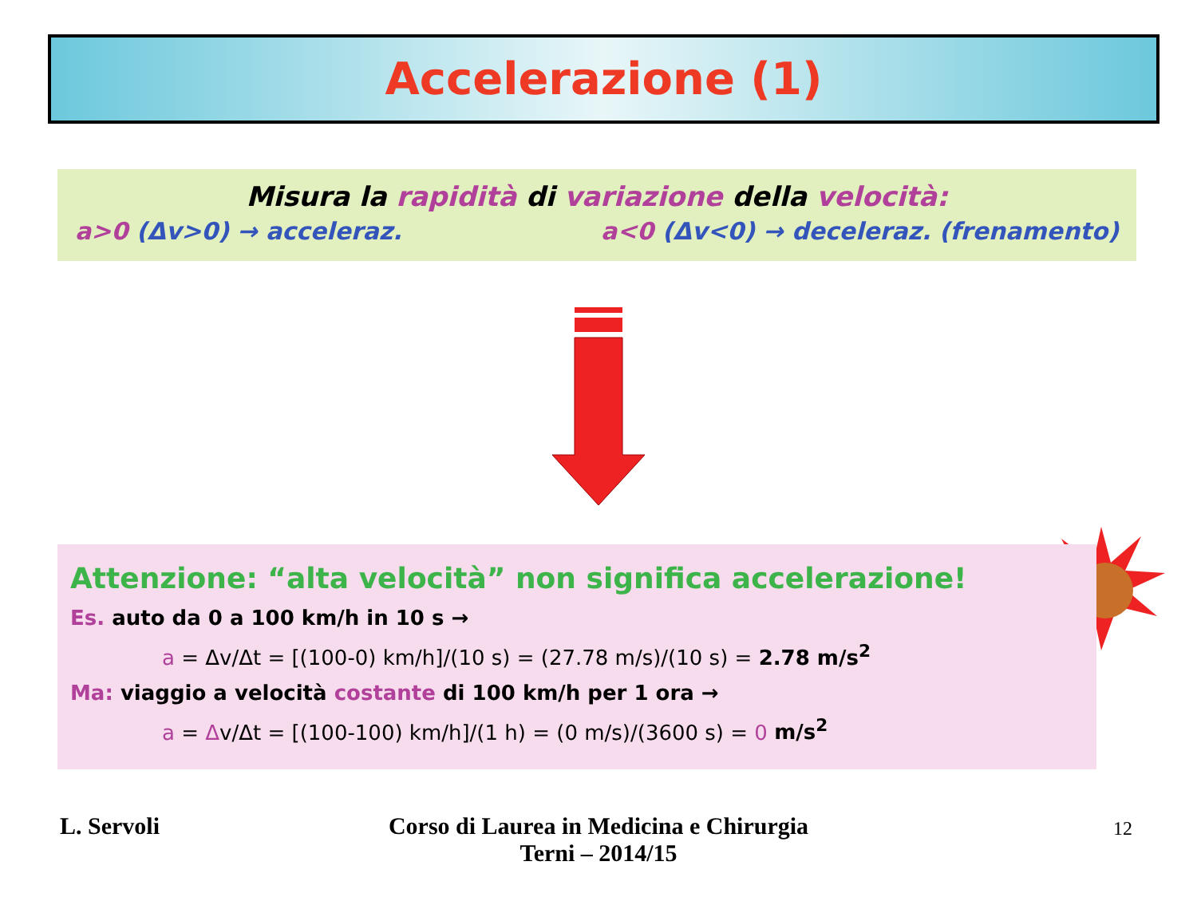Accelerazione (1)
Misura la rapidità di variazione della velocità:
a>0 (Δv>0) → acceleraz. a<0 (Δv<0) → deceleraz. (frenamento)
Attenzione: “alta velocità” non significa accelerazione!
Es. auto da 0 a 100 km/h in 10 s →
a = Δv/Δt = [(100-0) km/h]/(10 s) = (27.78 m/s)/(10 s) = 2.78 m/s<sup>2</sup>
Ma: viaggio a velocità costante di 100 km/h per 1 ora →
a = Δv/Δt = [(100-100) km/h]/(1 h) = (0 m/s)/(3600 s) = 0 m/s<sup>2</sup>
L. Servoli
Corso di Laurea in Medicina e Chirurgia
Terni – 2014/15
12